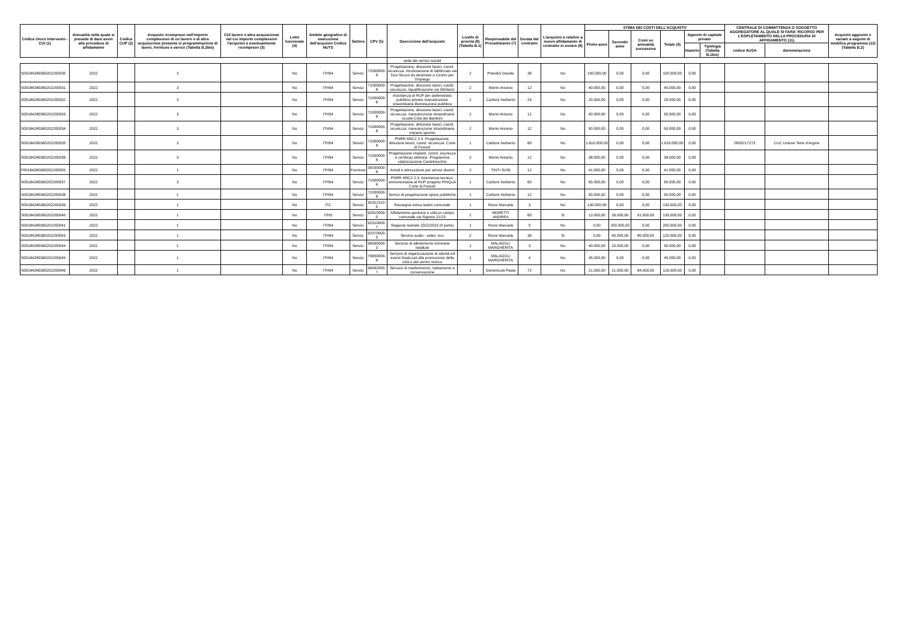| Codice Unico Intervento - CUI (1) | Annualità nella quale si prevede di dare avvio alla procedura di affidamento | Codice CUP (2) | Acquisto ricompreso nell'importo complessivo di un lavoro o di altra acquisizione presente in programmazione di lavori, forniture e servizi (Tabella B.2bis) | CUI lavoro o altra acquisizione nel cui importo complessivo l'acquisto è eventualmente ricompreso (3) | Lotto funzionale (4) | Ambito geografico di esecuzione dell'acquisto Codice NUTS | Settore | CPV (5) | Descrizione dell'acquisto | Livello di priorità (6) (Tabella B.1) | Responsabile del Procedimento (7) | Durata del contratto | L'acquisto è relativo a nuovo affidamento di contratto in essere (8) | STIMA DEI COSTI DELL'ACQUISTO | | | | | | CENTRALE DI COMMITTENZA O SOGGETTO AGGREGATORE AL QUALE SI FARA' RICORSO PER L'ESPLETAMENTO DELLA PROCEDURA DI AFFIDAMENTO (11) | | Acquisto aggiunto o variato a seguito di modifica programma (12) (Tabella B.2) |
| --- | --- | --- | --- | --- | --- | --- | --- | --- | --- | --- | --- | --- | --- | --- | --- | --- | --- | --- | --- | --- | --- | --- |
| | | | | | | | | | | | | | | Primo anno | Secondo anno | Costi su annualità successiva | Totale (9) | Apporto di capitale privato | | | | |
| | | | | | | | | | | | | | | | | | | Importo | Tipologia (Tabella B.1bis) | codice AUSA | denominazione | |
| | | | | | | | | | sede dei servizi sociali | | | | | | | | | | | | | |
| S00184280360202200030 | 2022 | | 3 | | No | ITH54 | Servizi | 71000000-8 | Progettazione, direzione lavori, coord. sicurezza: ritrutturazione di fabbricato via Don Sturzo da destinare a Centro per l'Impiego | 2 | Prandini Davide | 36 | No | 100.000,00 | 0,00 | 0,00 | 100.000,00 | 0,00 | | | | |
| S00184280360202200031 | 2022 | | 3 | | No | ITH54 | Servizi | 71000000-8 | Progettazione, direzione lavori, coord. sicurezza: riqualificazione via Sbrilanci | 2 | Morini Antonio | 12 | No | 40.000,00 | 0,00 | 0,00 | 40.000,00 | 0,00 | | | | |
| S00184280360202200032 | 2022 | | 3 | | No | ITH54 | Servizi | 71000000-8 | Assistenza al RUP per partenariato pubblico-privato manutenzione straordinaria illuminazione pubblica | 2 | Carboni Norberto | 24 | No | 20.000,00 | 0,00 | 0,00 | 20.000,00 | 0,00 | | | | |
| S00184280360202200033 | 2022 | | 3 | | No | ITH54 | Servizi | 71000000-8 | Progettazione, direzione lavori, coord. sicurezza: manutenzione straordinaria scuole-Città dei Bambini | 2 | Morini Antonio | 12 | No | 50.000,00 | 0,00 | 0,00 | 50.000,00 | 0,00 | | | | |
| S00184280360202200034 | 2022 | | 3 | | No | ITH54 | Servizi | 71000000-8 | Progettazione, direzione lavori, coord. sicurezza: manutenzione straordinaria impianti sportivi | 2 | Morini Antonio | 12 | No | 50.000,00 | 0,00 | 0,00 | 50.000,00 | 0,00 | | | | |
| S00184280360202200035 | 2022 | | 3 | | No | ITH54 | Servizi | 71000000-8 | PNRR M5C2 2.3. Progettazione, direzione lavori, coord. sicurezza: Corte di Fossoli | 1 | Carboni Norberto | 60 | No | 1.610.000,00 | 0,00 | 0,00 | 1.610.000,00 | 0,00 | | 0000217273 | CUC Unione Terre d'Argine | |
| S00184280360202200036 | 2022 | | 3 | | No | ITH54 | Servizi | 71000000-8 | Progettazione impianti, coord. sicurezza e certificaz.elettrica -Programma valorizzazione Castelvecchio | 2 | Morini Antonio | 12 | No | 38.000,00 | 0,00 | 0,00 | 38.000,00 | 0,00 | | | | |
| F00184280360202200005 | 2022 | | 1 | | No | ITH54 | Forniture | 39150000-8 | Arredi e attrezzature per servizi diversi | 2 | TINTI SUSI | 12 | No | 41.000,00 | 0,00 | 0,00 | 41.000,00 | 0,00 | | | | |
| S00184280360202200037 | 2022 | | 3 | | No | ITH54 | Servizi | 71000000-8 | PNRR M5C2 2.3. Assistenza tecnico-amministrativa al RUP progetto PINQuA Corte di Fossoli | 1 | Carboni Norberto | 60 | No | 65.000,00 | 0,00 | 0,00 | 65.000,00 | 0,00 | | | | |
| S00184280360202200038 | 2022 | | 1 | | No | ITH54 | Servizi | 71000000-8 | Servizi di progettazione opere pubbliche | 1 | Carboni Norberto | 12 | No | 50.000,00 | 0,00 | 0,00 | 50.000,00 | 0,00 | | | | |
| S00184280360202200039 | 2022 | | 1 | | No | ITC | Servizi | 92312110-5 | Rassegna estiva teatro comunale | 1 | Rossi Manuela | 3 | No | 130.000,00 | 0,00 | 0,00 | 130.000,00 | 0,00 | | | | |
| S00184280360202200040 | 2022 | | 1 | | No | ITH5 | Servizi | 92610000-0 | Affidamento gestione e utilizzo campo comunale via Sigonio 21/23 | 2 | MORETTI ANDREA | 60 | Si | 13.000,00 | 26.000,00 | 91.000,00 | 130.000,00 | 0,00 | | | | |
| S00184280360202200041 | 2022 | | 1 | | No | ITH54 | Servizi | 92310000-7 | Stagione teatrale 2022/2023 (II parte) | 1 | Rossi Manuela | 5 | No | 0,00 | 200.000,00 | 0,00 | 200.000,00 | 0,00 | | | | |
| S00184280360202200043 | 2022 | | 1 | | No | ITH54 | Servizi | 92370000-5 | Service audio - video -luci | 2 | Rossi Manuela | 36 | Si | 0,00 | 40.000,00 | 80.000,00 | 120.000,00 | 0,00 | | | | |
| S00184280360202200044 | 2022 | | 1 | | No | ITH54 | Servizi | 98390000-3 | Servizio di allestimento luminarie natalizie | 1 | MALAGOLI MARGHERITA | 3 | No | 40.000,00 | 10.000,00 | 0,00 | 50.000,00 | 0,00 | | | | |
| S00184280360202200045 | 2022 | | 1 | | No | ITH54 | Servizi | 79950000-8 | Servizio di organizzazione di attività ed eventi finalizzati alla promozione della città e del centro storico | 1 | MALAGOLI MARGHERITA | 4 | No | 45.000,00 | 0,00 | 0,00 | 45.000,00 | 0,00 | | | | |
| S00184280360202200046 | 2022 | | 1 | | No | ITH54 | Servizi | 98392000-7 | Servizio di trasferimento, trattamento e conservazione | 1 | Domenicali Paola | 72 | No | 21.000,00 | 21.000,00 | 84.000,00 | 126.000,00 | 0,00 | | | | |